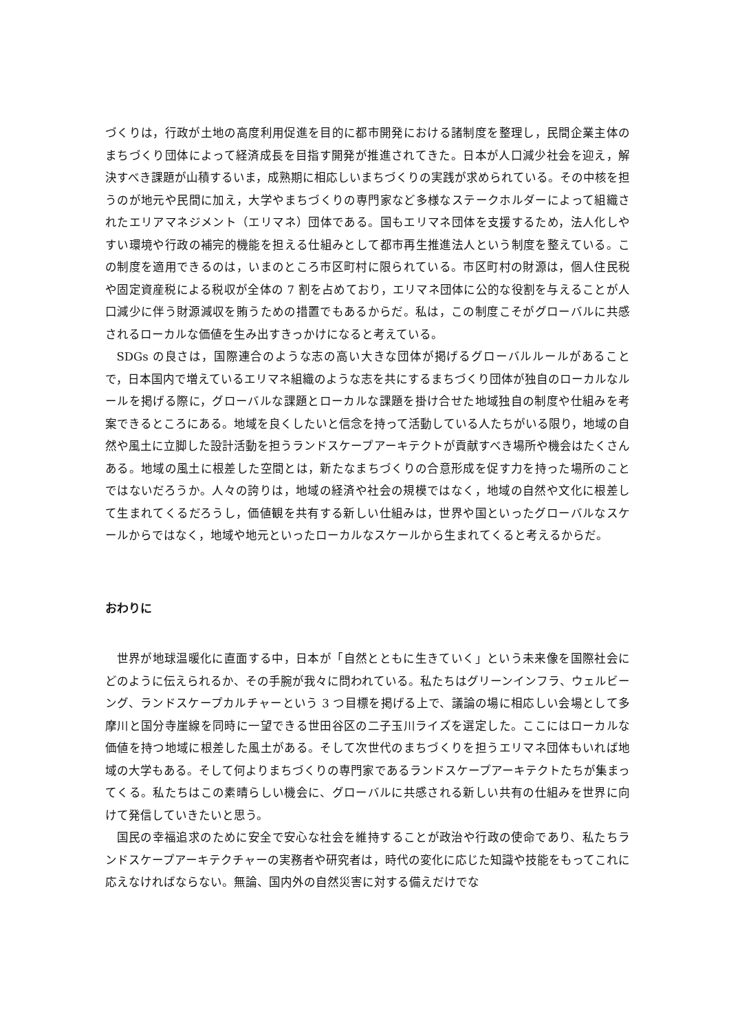づくりは，行政が土地の高度利用促進を目的に都市開発における諸制度を整理し，民間企業主体のまちづくり団体によって経済成長を目指す開発が推進されてきた。日本が人口減少社会を迎え，解決すべき課題が山積するいま，成熟期に相応しいまちづくりの実践が求められている。その中核を担うのが地元や民間に加え，大学やまちづくりの専門家など多様なステークホルダーによって組織されたエリアマネジメント（エリマネ）団体である。国もエリマネ団体を支援するため，法人化しやすい環境や行政の補完的機能を担える仕組みとして都市再生推進法人という制度を整えている。この制度を適用できるのは，いまのところ市区町村に限られている。市区町村の財源は，個人住民税や固定資産税による税収が全体の 7 割を占めており，エリマネ団体に公的な役割を与えることが人口減少に伴う財源減収を賄うための措置でもあるからだ。私は，この制度こそがグローバルに共感されるローカルな価値を生み出すきっかけになると考えている。
SDGs の良さは，国際連合のような志の高い大きな団体が掲げるグローバルルールがあることで，日本国内で増えているエリマネ組織のような志を共にするまちづくり団体が独自のローカルなルールを掲げる際に，グローバルな課題とローカルな課題を掛け合せた地域独自の制度や仕組みを考案できるところにある。地域を良くしたいと信念を持って活動している人たちがいる限り，地域の自然や風土に立脚した設計活動を担うランドスケープアーキテクトが貢献すべき場所や機会はたくさんある。地域の風土に根差した空間とは，新たなまちづくりの合意形成を促す力を持った場所のことではないだろうか。人々の誇りは，地域の経済や社会の規模ではなく，地域の自然や文化に根差して生まれてくるだろうし，価値観を共有する新しい仕組みは，世界や国といったグローバルなスケールからではなく，地域や地元といったローカルなスケールから生まれてくると考えるからだ。
おわりに
世界が地球温暖化に直面する中，日本が「自然とともに生きていく」という未来像を国際社会にどのように伝えられるか、その手腕が我々に問われている。私たちはグリーンインフラ、ウェルビーング、ランドスケープカルチャーという 3 つ目標を掲げる上で、議論の場に相応しい会場として多摩川と国分寺崖線を同時に一望できる世田谷区の二子玉川ライズを選定した。ここにはローカルな価値を持つ地域に根差した風土がある。そして次世代のまちづくりを担うエリマネ団体もいれば地域の大学もある。そして何よりまちづくりの専門家であるランドスケープアーキテクトたちが集まってくる。私たちはこの素晴らしい機会に、グローバルに共感される新しい共有の仕組みを世界に向けて発信していきたいと思う。
国民の幸福追求のために安全で安心な社会を維持することが政治や行政の使命であり、私たちランドスケープアーキテクチャーの実務者や研究者は，時代の変化に応じた知識や技能をもってこれに応えなければならない。無論、国内外の自然災害に対する備えだけでな